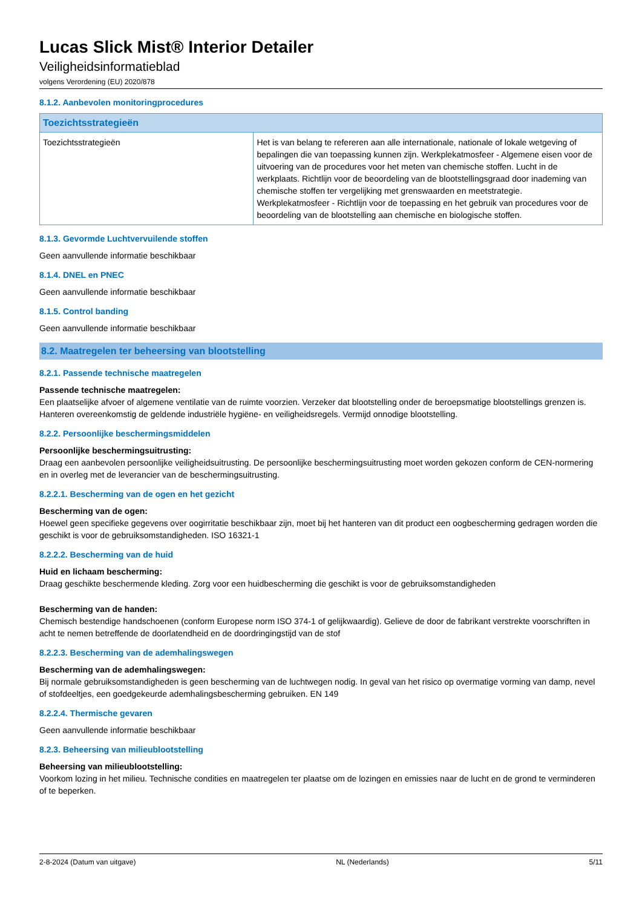Lucas Slick Mist® Interior Detailer
Veiligheidsinformatieblad
volgens Verordening (EU) 2020/878
8.1.2. Aanbevolen monitoringprocedures
| Toezichtsstrategieën | |
| --- | --- |
| Toezichtsstrategieën | Het is van belang te refereren aan alle internationale, nationale of lokale wetgeving of bepalingen die van toepassing kunnen zijn. Werkplekatmosfeer - Algemene eisen voor de uitvoering van de procedures voor het meten van chemische stoffen. Lucht in de werkplaats. Richtlijn voor de beoordeling van de blootstellingsgraad door inademing van chemische stoffen ter vergelijking met grenswaarden en meetstrategie. Werkplekatmosfeer - Richtlijn voor de toepassing en het gebruik van procedures voor de beoordeling van de blootstelling aan chemische en biologische stoffen. |
8.1.3. Gevormde Luchtvervuilende stoffen
Geen aanvullende informatie beschikbaar
8.1.4. DNEL en PNEC
Geen aanvullende informatie beschikbaar
8.1.5. Control banding
Geen aanvullende informatie beschikbaar
8.2. Maatregelen ter beheersing van blootstelling
8.2.1. Passende technische maatregelen
Passende technische maatregelen:
Een plaatselijke afvoer of algemene ventilatie van de ruimte voorzien. Verzeker dat blootstelling onder de beroepsmatige blootstellings grenzen is. Hanteren overeenkomstig de geldende industriële hygiëne- en veiligheidsregels. Vermijd onnodige blootstelling.
8.2.2. Persoonlijke beschermingsmiddelen
Persoonlijke beschermingsuitrusting:
Draag een aanbevolen persoonlijke veiligheidsuitrusting. De persoonlijke beschermingsuitrusting moet worden gekozen conform de CEN-normering en in overleg met de leverancier van de beschermingsuitrusting.
8.2.2.1. Bescherming van de ogen en het gezicht
Bescherming van de ogen:
Hoewel geen specifieke gegevens over oogirritatie beschikbaar zijn, moet bij het hanteren van dit product een oogbescherming gedragen worden die geschikt is voor de gebruiksomstandigheden. ISO 16321-1
8.2.2.2. Bescherming van de huid
Huid en lichaam bescherming:
Draag geschikte beschermende kleding. Zorg voor een huidbescherming die geschikt is voor de gebruiksomstandigheden
Bescherming van de handen:
Chemisch bestendige handschoenen (conform Europese norm ISO 374-1 of gelijkwaardig). Gelieve de door de fabrikant verstrekte voorschriften in acht te nemen betreffende de doorlatendheid en de doordringingstijd van de stof
8.2.2.3. Bescherming van de ademhalingswegen
Bescherming van de ademhalingswegen:
Bij normale gebruiksomstandigheden is geen bescherming van de luchtwegen nodig. In geval van het risico op overmatige vorming van damp, nevel of stofdeeltjes, een goedgekeurde ademhalingsbescherming gebruiken. EN 149
8.2.2.4. Thermische gevaren
Geen aanvullende informatie beschikbaar
8.2.3. Beheersing van milieublootstelling
Beheersing van milieublootstelling:
Voorkom lozing in het milieu. Technische condities en maatregelen ter plaatse om de lozingen en emissies naar de lucht en de grond te verminderen of te beperken.
2-8-2024 (Datum van uitgave) NL (Nederlands) 5/11